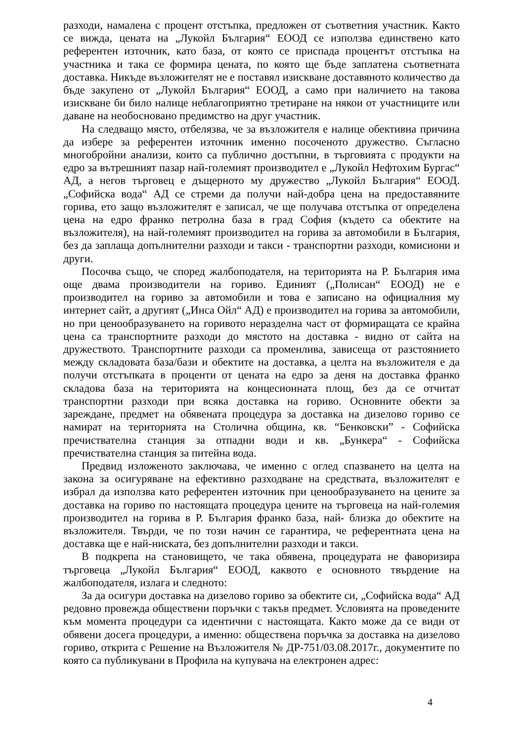разходи, намалена с процент отстъпка, предложен от съответния участник. Както се вижда, цената на „Лукойл България“ ЕООД се използва единствено като референтен източник, като база, от която се приспада процентът отстъпка на участника и така се формира цената, по която ще бъде заплатена съответната доставка. Никъде възложителят не е поставял изискване доставяното количество да бъде закупено от „Лукойл България“ ЕООД, а само при наличието на такова изискване би било налице неблагоприятно третиране на някои от участниците или даване на необосновано предимство на друг участник.
На следващо място, отбелязва, че за възложителя е налице обективна причина да избере за референтен източник именно посоченото дружество. Съгласно многобройни анализи, които са публично достъпни, в търговията с продукти на едро за вътрешният пазар най-големият производител е „Лукойл Нефтохим Бургас“ АД, а негов търговец е дъщерното му дружество „Лукойл България“ ЕООД. „Софийска вода“ АД се стреми да получи най-добра цена на предоставяните горива, ето защо възложителят е записал, че ще получава отстъпка от определена цена на едро франко петролна база в град София (където са обектите на възложителя), на най-големият производител на горива за автомобили в България, без да заплаща допълнителни разходи и такси - транспортни разходи, комисиони и други.
Посочва също, че според жалбоподателя, на територията на Р. България има още двама производители на гориво. Единият („Полисан“ ЕООД) не е производител на гориво за автомобили и това е записано на официалния му интернет сайт, а другият („Инса Ойл“ АД) е производител на горива за автомобили, но при ценообразуването на горивото неразделна част от формиращата се крайна цена са транспортните разходи до мястото на доставка - видно от сайта на дружеството. Транспортните разходи са променлива, зависеща от разстоянието между складовата база/бази и обектите на доставка, а целта на възложителя е да получи отстъпката в проценти от цената на едро за деня на доставка франко складова база на територията на концесионната площ, без да се отчитат транспортни разходи при всяка доставка на гориво. Основните обекти за зареждане, предмет на обявената процедура за доставка на дизелово гориво се намират на територията на Столична община, кв. “Бенковски” - Софийска пречиствателна станция за отпадни води и кв. „Бункера“ - Софийска пречиствателна станция за питейна вода.
Предвид изложеното заключава, че именно с оглед спазването на целта на закона за осигуряване на ефективно разходване на средствата, възложителят е избрал да използва като референтен източник при ценообразуването на цените за доставка на гориво по настоящата процедура цените на търговеца на най-големия производител на горива в Р. България франко база, най- близка до обектите на възложителя. Твърди, че по този начин се гарантира, че референтната цена на доставка ще е най-ниската, без допълнителни разходи и такси.
В подкрепа на становището, че така обявена, процедурата не фаворизира търговеца „Лукойл България“ ЕООД, каквото е основното твърдение на жалбоподателя, излага и следното:
За да осигури доставка на дизелово гориво за обектите си, „Софийска вода“ АД редовно провежда обществени поръчки с такъв предмет. Условията на проведените към момента процедури са идентични с настоящата. Както може да се види от обявени досега процедури, а именно: обществена поръчка за доставка на дизелово гориво, открита с Решение на Възложителя № ДР-751/03.08.2017г., документите по която са публикувани в Профила на купувача на електронен адрес:
4